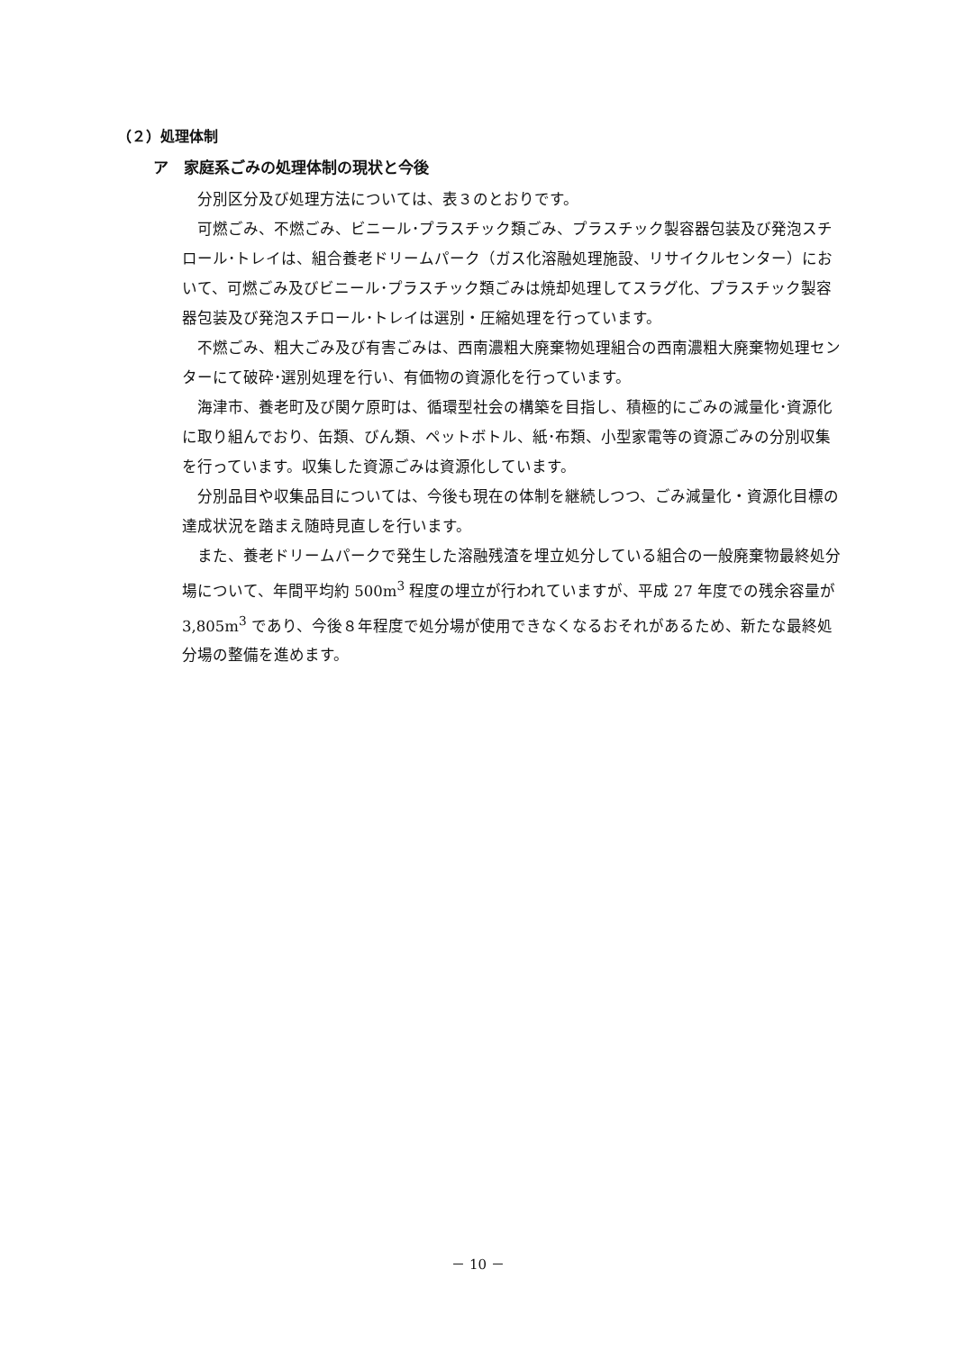（２）処理体制
ア　家庭系ごみの処理体制の現状と今後
分別区分及び処理方法については、表３のとおりです。
可燃ごみ、不燃ごみ、ビニール･プラスチック類ごみ、プラスチック製容器包装及び発泡スチロール･トレイは、組合養老ドリームパーク（ガス化溶融処理施設、リサイクルセンター）において、可燃ごみ及びビニール･プラスチック類ごみは焼却処理してスラグ化、プラスチック製容器包装及び発泡スチロール･トレイは選別・圧縮処理を行っています。
不燃ごみ、粗大ごみ及び有害ごみは、西南濃粗大廃棄物処理組合の西南濃粗大廃棄物処理センターにて破砕･選別処理を行い、有価物の資源化を行っています。
海津市、養老町及び関ケ原町は、循環型社会の構築を目指し、積極的にごみの減量化･資源化に取り組んでおり、缶類、びん類、ペットボトル、紙･布類、小型家電等の資源ごみの分別収集を行っています。収集した資源ごみは資源化しています。
分別品目や収集品目については、今後も現在の体制を継続しつつ、ごみ減量化・資源化目標の達成状況を踏まえ随時見直しを行います。
また、養老ドリームパークで発生した溶融残渣を埋立処分している組合の一般廃棄物最終処分場について、年間平均約 500m<sup>3</sup> 程度の埋立が行われていますが、平成 27 年度での残余容量が 3,805m<sup>3</sup> であり、今後８年程度で処分場が使用できなくなるおそれがあるため、新たな最終処分場の整備を進めます。
－ 10 －